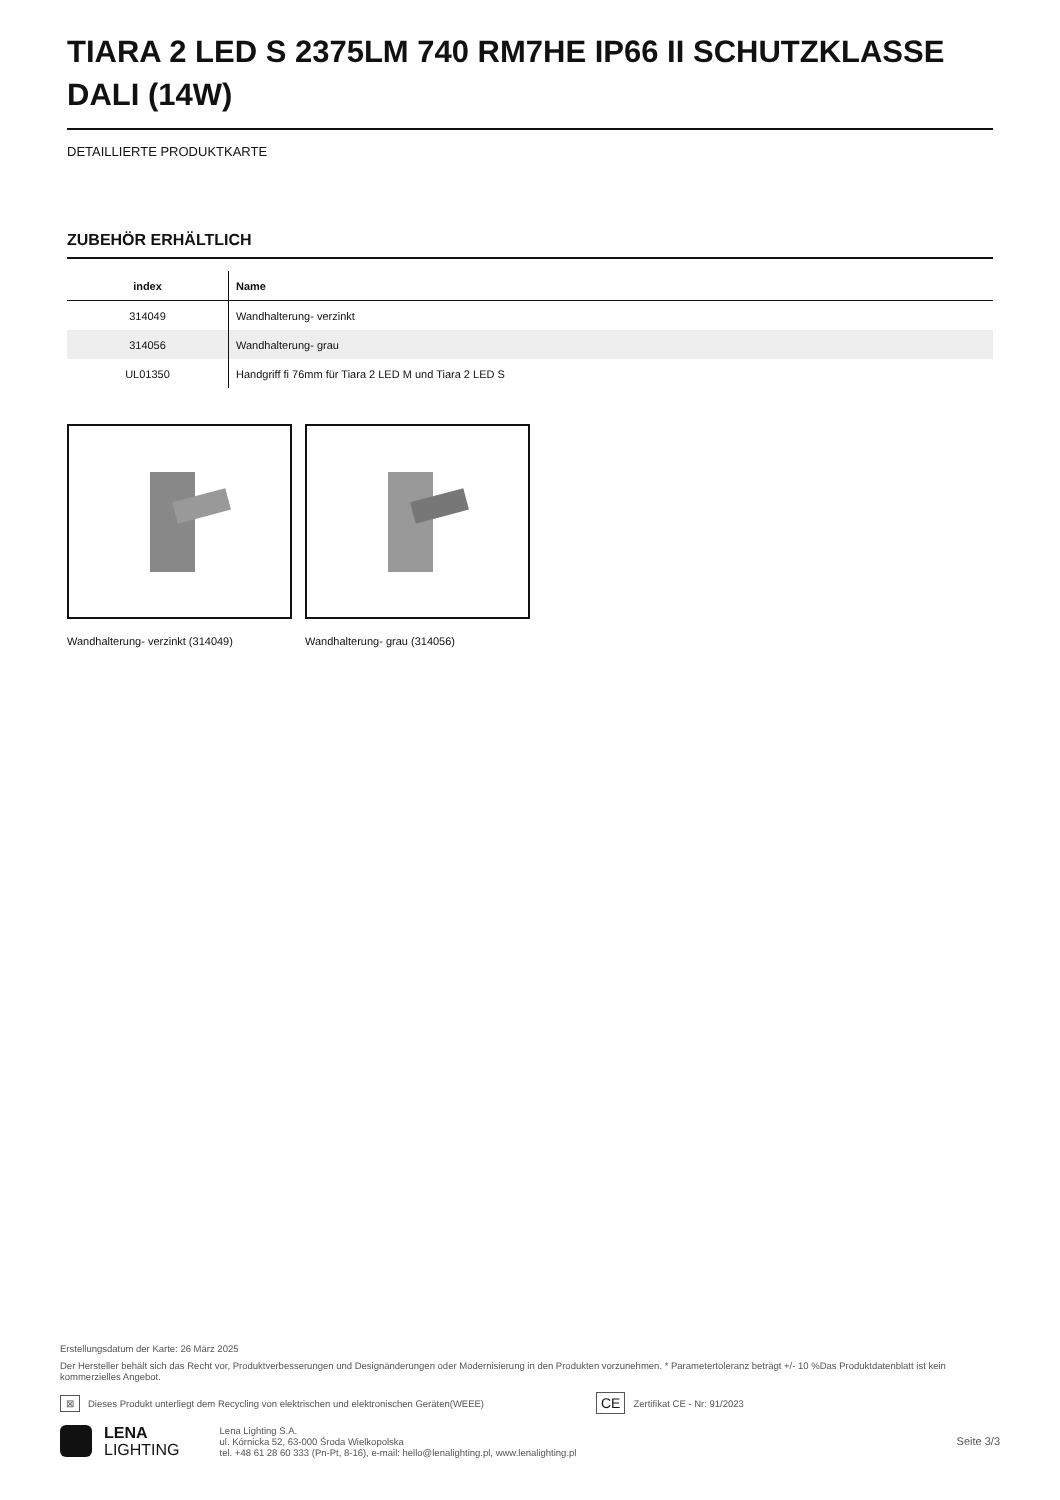TIARA 2 LED S 2375LM 740 RM7HE IP66 II SCHUTZKLASSE DALI (14W)
DETAILLIERTE PRODUKTKARTE
ZUBEHÖR ERHÄLTLICH
| index | Name |
| --- | --- |
| 314049 | Wandhalterung- verzinkt |
| 314056 | Wandhalterung- grau |
| UL01350 | Handgriff fi 76mm für Tiara 2 LED M und Tiara 2 LED S |
Wandhalterung- verzinkt (314049)
Wandhalterung- grau (314056)
Erstellungsdatum der Karte: 26 März 2025
Der Hersteller behält sich das Recht vor, Produktverbesserungen und Designänderungen oder Modernisierung in den Produkten vorzunehmen. * Parametertoleranz beträgt +/- 10 %Das Produktdatenblatt ist kein kommerzielles Angebot.
⊠ Dieses Produkt unterliegt dem Recycling von elektrischen und elektronischen Geräten(WEEE) CE Zertifikat CE - Nr: 91/2023
LENA
LIGHTING
Lena Lighting S.A.
ul. Kórnicka 52, 63-000 Środa Wielkopolska
tel. +48 61 28 60 333 (Pn-Pt, 8-16), e-mail: hello@lenalighting.pl, www.lenalighting.pl
Seite 3/3